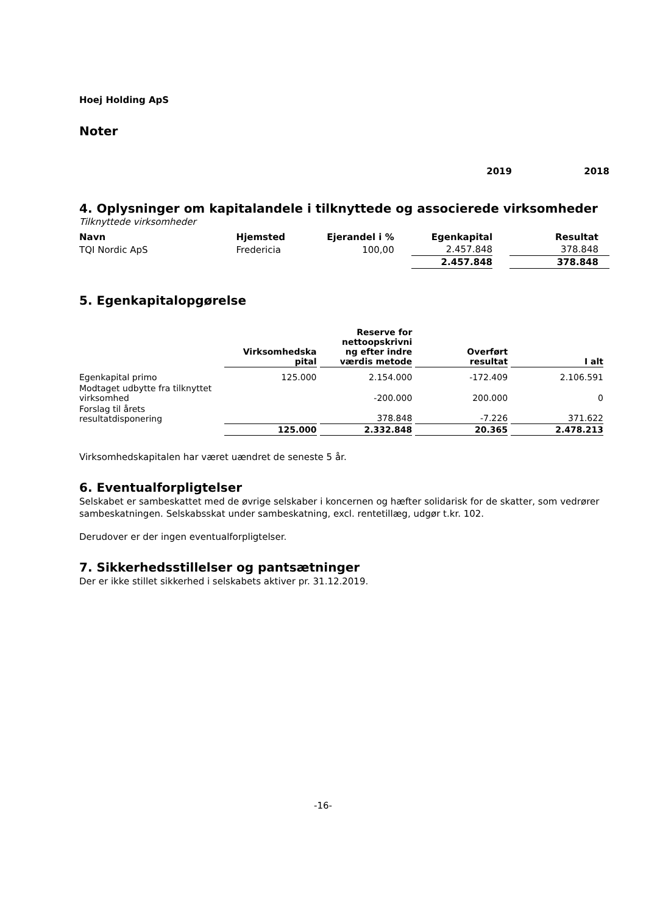Hoej Holding ApS
Noter
2019 2018
4. Oplysninger om kapitalandele i tilknyttede og associerede virksomheder
Tilknyttede virksomheder
| Navn | Hjemsted | Ejerandel i % | | Egenkapital | | Resultat |
| --- | --- | --- | --- | --- | --- | --- |
| TQI Nordic ApS | Fredericia | 100,00 | | 2.457.848 | | 378.848 |
| | | | | 2.457.848 | | 378.848 |
5. Egenkapitalopgørelse
| | Virksomhedska pital | | Reserve for nettoopskrivni ng efter indre værdis metode | | Overført resultat | | I alt |
| Egenkapital primo | 125.000 | | 2.154.000 | | -172.409 | | 2.106.591 |
| Modtaget udbytte fra tilknyttet virksomhed | | | -200.000 | | 200.000 | | 0 |
| Forslag til årets resultatdisponering | | | 378.848 | | -7.226 | | 371.622 |
| | 125.000 | | 2.332.848 | | 20.365 | | 2.478.213 |
Virksomhedskapitalen har været uændret de seneste 5 år.
6. Eventualforpligtelser
Selskabet er sambeskattet med de øvrige selskaber i koncernen og hæfter solidarisk for de skatter, som vedrører sambeskatningen. Selskabsskat under sambeskatning, excl. rentetillæg, udgør t.kr. 102.
Derudover er der ingen eventualforpligtelser.
7. Sikkerhedsstillelser og pantsætninger
Der er ikke stillet sikkerhed i selskabets aktiver pr. 31.12.2019.
-16-